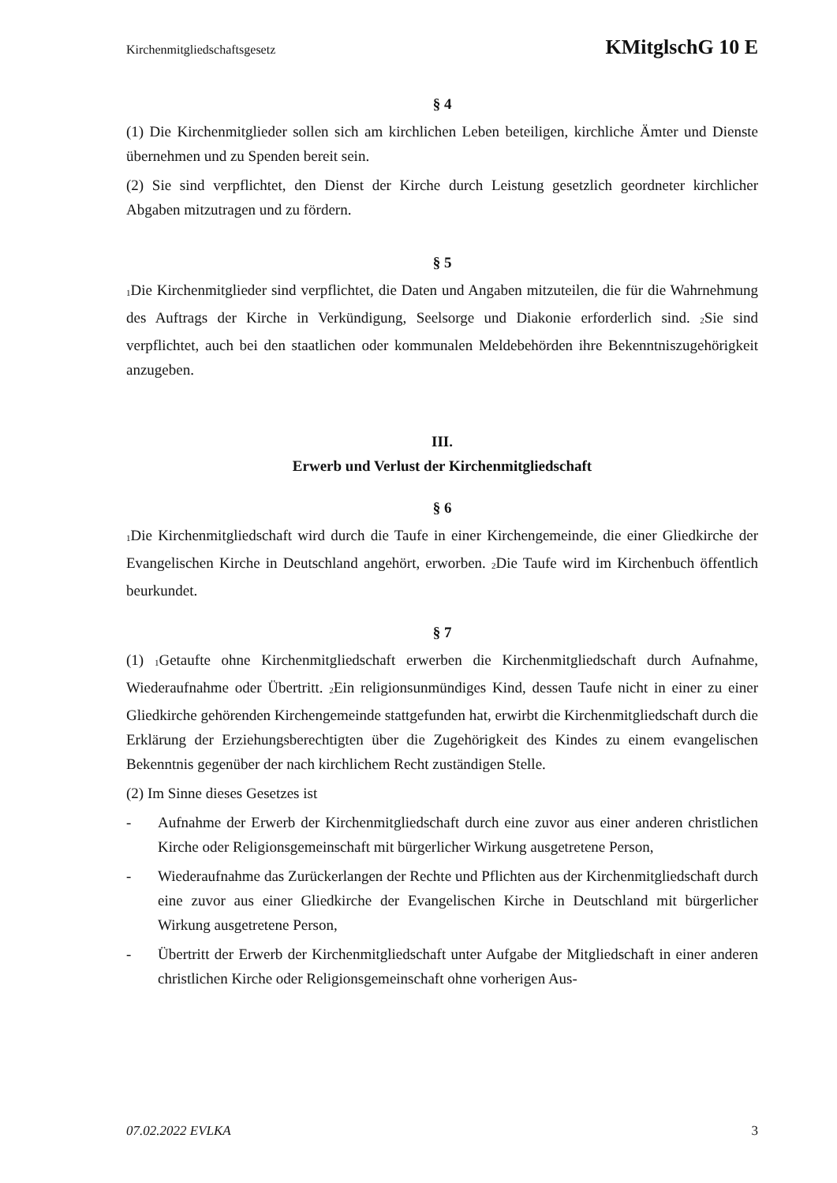Kirchenmitgliedschaftsgesetz KMitglschG 10 E
§ 4
(1) Die Kirchenmitglieder sollen sich am kirchlichen Leben beteiligen, kirchliche Ämter und Dienste übernehmen und zu Spenden bereit sein.
(2) Sie sind verpflichtet, den Dienst der Kirche durch Leistung gesetzlich geordneter kirchlicher Abgaben mitzutragen und zu fördern.
§ 5
<sub>1</sub>Die Kirchenmitglieder sind verpflichtet, die Daten und Angaben mitzuteilen, die für die Wahrnehmung des Auftrags der Kirche in Verkündigung, Seelsorge und Diakonie erforderlich sind. <sub>2</sub>Sie sind verpflichtet, auch bei den staatlichen oder kommunalen Meldebehörden ihre Bekenntniszugehörigkeit anzugeben.
III.
Erwerb und Verlust der Kirchenmitgliedschaft
§ 6
<sub>1</sub>Die Kirchenmitgliedschaft wird durch die Taufe in einer Kirchengemeinde, die einer Gliedkirche der Evangelischen Kirche in Deutschland angehört, erworben. <sub>2</sub>Die Taufe wird im Kirchenbuch öffentlich beurkundet.
§ 7
(1) <sub>1</sub>Getaufte ohne Kirchenmitgliedschaft erwerben die Kirchenmitgliedschaft durch Aufnahme, Wiederaufnahme oder Übertritt. <sub>2</sub>Ein religionsunmündiges Kind, dessen Taufe nicht in einer zu einer Gliedkirche gehörenden Kirchengemeinde stattgefunden hat, erwirbt die Kirchenmitgliedschaft durch die Erklärung der Erziehungsberechtigten über die Zugehörigkeit des Kindes zu einem evangelischen Bekenntnis gegenüber der nach kirchlichem Recht zuständigen Stelle.
(2) Im Sinne dieses Gesetzes ist
- Aufnahme der Erwerb der Kirchenmitgliedschaft durch eine zuvor aus einer anderen christlichen Kirche oder Religionsgemeinschaft mit bürgerlicher Wirkung ausgetretene Person,
- Wiederaufnahme das Zurückerlangen der Rechte und Pflichten aus der Kirchenmitgliedschaft durch eine zuvor aus einer Gliedkirche der Evangelischen Kirche in Deutschland mit bürgerlicher Wirkung ausgetretene Person,
- Übertritt der Erwerb der Kirchenmitgliedschaft unter Aufgabe der Mitgliedschaft in einer anderen christlichen Kirche oder Religionsgemeinschaft ohne vorherigen Aus-
07.02.2022 EVLKA 3